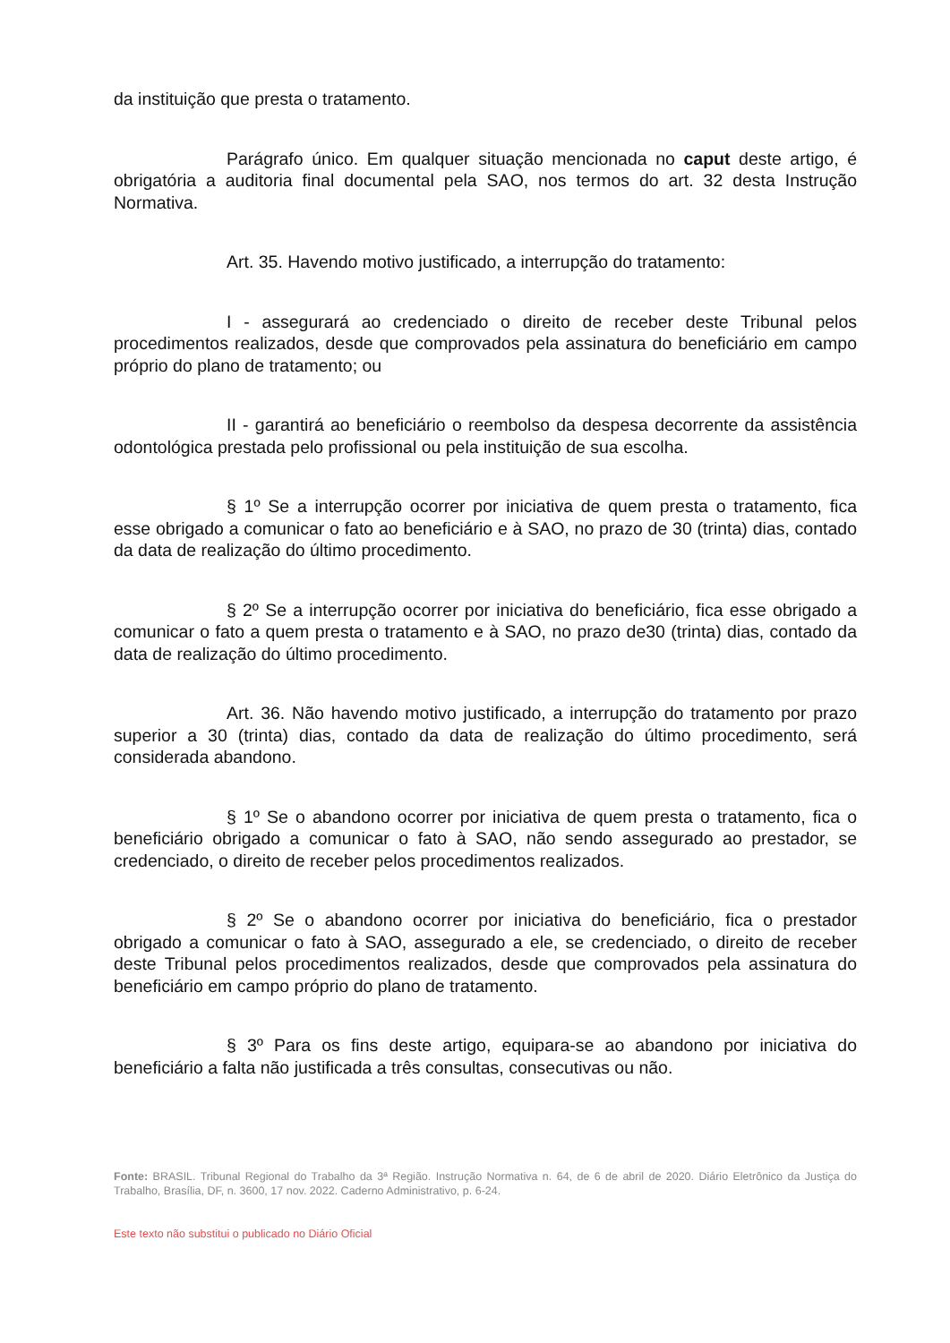da instituição que presta o tratamento.
Parágrafo único. Em qualquer situação mencionada no caput deste artigo, é obrigatória a auditoria final documental pela SAO, nos termos do art. 32 desta Instrução Normativa.
Art. 35. Havendo motivo justificado, a interrupção do tratamento:
I - assegurará ao credenciado o direito de receber deste Tribunal pelos procedimentos realizados, desde que comprovados pela assinatura do beneficiário em campo próprio do plano de tratamento; ou
II - garantirá ao beneficiário o reembolso da despesa decorrente da assistência odontológica prestada pelo profissional ou pela instituição de sua escolha.
§ 1º Se a interrupção ocorrer por iniciativa de quem presta o tratamento, fica esse obrigado a comunicar o fato ao beneficiário e à SAO, no prazo de 30 (trinta) dias, contado da data de realização do último procedimento.
§ 2º Se a interrupção ocorrer por iniciativa do beneficiário, fica esse obrigado a comunicar o fato a quem presta o tratamento e à SAO, no prazo de30 (trinta) dias, contado da data de realização do último procedimento.
Art. 36. Não havendo motivo justificado, a interrupção do tratamento por prazo superior a 30 (trinta) dias, contado da data de realização do último procedimento, será considerada abandono.
§ 1º Se o abandono ocorrer por iniciativa de quem presta o tratamento, fica o beneficiário obrigado a comunicar o fato à SAO, não sendo assegurado ao prestador, se credenciado, o direito de receber pelos procedimentos realizados.
§ 2º Se o abandono ocorrer por iniciativa do beneficiário, fica o prestador obrigado a comunicar o fato à SAO, assegurado a ele, se credenciado, o direito de receber deste Tribunal pelos procedimentos realizados, desde que comprovados pela assinatura do beneficiário em campo próprio do plano de tratamento.
§ 3º Para os fins deste artigo, equipara-se ao abandono por iniciativa do beneficiário a falta não justificada a três consultas, consecutivas ou não.
Fonte: BRASIL. Tribunal Regional do Trabalho da 3ª Região. Instrução Normativa n. 64, de 6 de abril de 2020. Diário Eletrônico da Justiça do Trabalho, Brasília, DF, n. 3600, 17 nov. 2022. Caderno Administrativo, p. 6-24.
Este texto não substitui o publicado no Diário Oficial